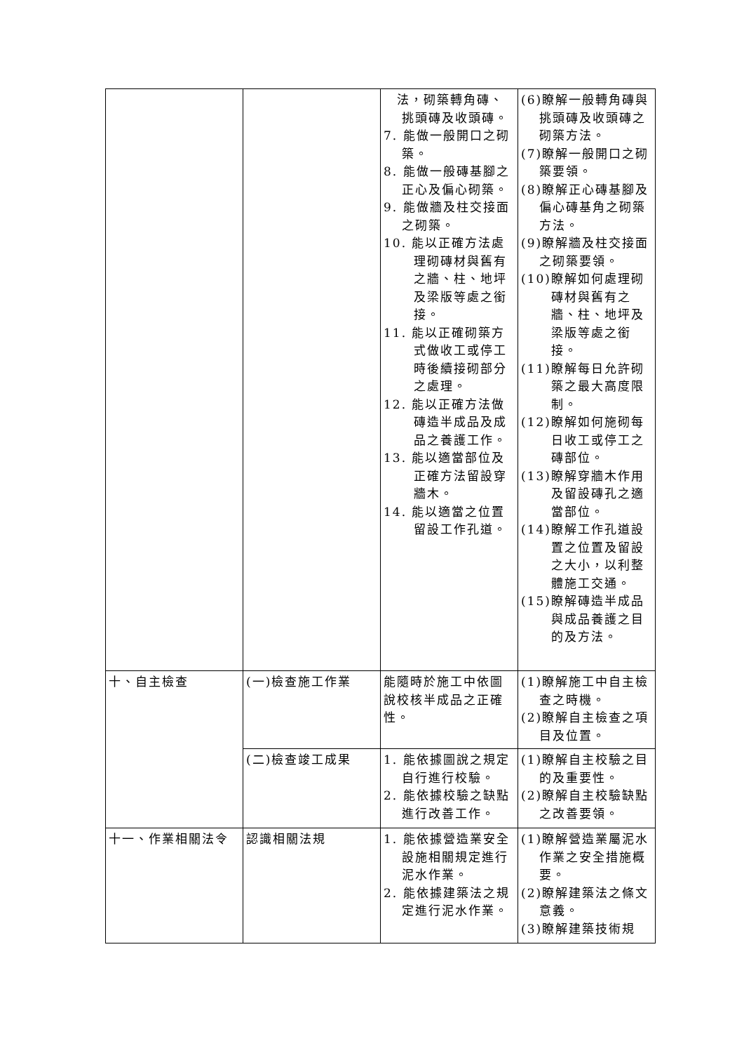| | | 法，砌築轉角磚、挑頭磚及收頭磚。 7. 能做一般開口之砌築。 8. 能做一般磚基腳之正心及偏心砌築。 9. 能做牆及柱交接面之砌築。 10. 能以正確方法處理砌磚材與舊有之牆、柱、地坪及梁版等處之銜接。 11. 能以正確砌築方式做收工或停工時後續接砌部分之處理。 12. 能以正確方法做磚造半成品及成品之養護工作。 13. 能以適當部位及正確方法留設穿牆木。 14. 能以適當之位置留設工作孔道。 | (6)瞭解一般轉角磚與挑頭磚及收頭磚之砌築方法。 (7)瞭解一般開口之砌築要領。 (8)瞭解正心磚基腳及偏心磚基角之砌築方法。 (9)瞭解牆及柱交接面之砌築要領。 (10)瞭解如何處理砌磚材與舊有之牆、柱、地坪及梁版等處之銜接。 (11)瞭解每日允許砌築之最大高度限制。 (12)瞭解如何施砌每日收工或停工之磚部位。 (13)瞭解穿牆木作用及留設磚孔之適當部位。 (14)瞭解工作孔道設置之位置及留設之大小，以利整體施工交通。 (15)瞭解磚造半成品與成品養護之目的及方法。 |
| 十、自主檢查 | (一)檢查施工作業 | 能隨時於施工中依圖說校核半成品之正確性。 | (1)瞭解施工中自主檢查之時機。 (2)瞭解自主檢查之項目及位置。 |
| | (二)檢查竣工成果 | 1. 能依據圖說之規定自行進行校驗。 2. 能依據校驗之缺點進行改善工作。 | (1)瞭解自主校驗之目的及重要性。 (2)瞭解自主校驗缺點之改善要領。 |
| 十一、作業相關法令 | 認識相關法規 | 1. 能依據營造業安全設施相關規定進行泥水作業。 2. 能依據建築法之規定進行泥水作業。 | (1)瞭解營造業屬泥水作業之安全措施概要。 (2)瞭解建築法之條文意義。 (3)瞭解建築技術規 |